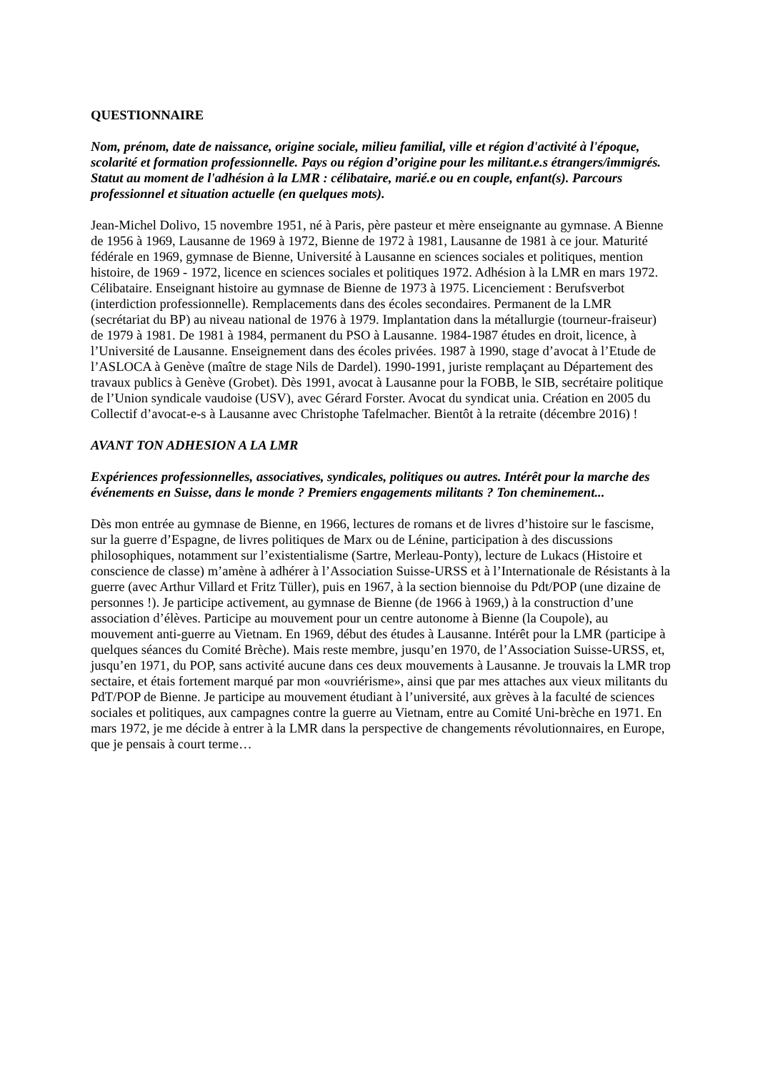QUESTIONNAIRE
Nom, prénom, date de naissance, origine sociale, milieu familial, ville et région d'activité à l'époque, scolarité et formation professionnelle. Pays ou région d’origine pour les militant.e.s étrangers/immigrés. Statut au moment de l'adhésion à la LMR : célibataire, marié.e ou en couple, enfant(s). Parcours professionnel et situation actuelle (en quelques mots).
Jean-Michel Dolivo, 15 novembre 1951, né à Paris, père pasteur et mère enseignante au gymnase. A Bienne de 1956 à 1969, Lausanne de 1969 à 1972, Bienne de 1972 à 1981, Lausanne de 1981 à ce jour. Maturité fédérale en 1969, gymnase de Bienne, Université à Lausanne en sciences sociales et politiques, mention histoire, de 1969 - 1972, licence en sciences sociales et politiques 1972. Adhésion à la LMR en mars 1972. Célibataire. Enseignant histoire au gymnase de Bienne de 1973 à 1975. Licenciement : Berufsverbot (interdiction professionnelle). Remplacements dans des écoles secondaires. Permanent de la LMR (secrétariat du BP) au niveau national de 1976 à 1979. Implantation dans la métallurgie (tourneur-fraiseur) de 1979 à 1981. De 1981 à 1984, permanent du PSO à Lausanne. 1984-1987 études en droit, licence, à l’Université de Lausanne. Enseignement dans des écoles privées. 1987 à 1990, stage d’avocat à l’Etude de l’ASLOCA à Genève (maître de stage Nils de Dardel). 1990-1991, juriste remplaçant au Département des travaux publics à Genève (Grobet). Dès 1991, avocat à Lausanne pour la FOBB, le SIB, secrétaire politique de l’Union syndicale vaudoise (USV), avec Gérard Forster. Avocat du syndicat unia. Création en 2005 du Collectif d’avocat-e-s à Lausanne avec Christophe Tafelmacher. Bientôt à la retraite (décembre 2016) !
AVANT TON ADHESION A LA LMR
Expériences professionnelles, associatives, syndicales, politiques ou autres. Intérêt pour la marche des événements en Suisse, dans le monde ? Premiers engagements militants ? Ton cheminement...
Dès mon entrée au gymnase de Bienne, en 1966, lectures de romans et de livres d’histoire sur le fascisme, sur la guerre d’Espagne, de livres politiques de Marx ou de Lénine, participation à des discussions philosophiques, notamment sur l’existentialisme (Sartre, Merleau-Ponty), lecture de Lukacs (Histoire et conscience de classe) m’amène à adhérer à l’Association Suisse-URSS et à l’Internationale de Résistants à la guerre (avec Arthur Villard et Fritz Tüller), puis en 1967, à la section biennoise du Pdt/POP (une dizaine de personnes !). Je participe activement, au gymnase de Bienne (de 1966 à 1969,) à la construction d’une association d’élèves. Participe au mouvement pour un centre autonome à Bienne (la Coupole), au mouvement anti-guerre au Vietnam. En 1969, début des études à Lausanne. Intérêt pour la LMR (participe à quelques séances du Comité Brèche). Mais reste membre, jusqu’en 1970, de l’Association Suisse-URSS, et, jusqu’en 1971, du POP, sans activité aucune dans ces deux mouvements à Lausanne. Je trouvais la LMR trop sectaire, et étais fortement marqué par mon «ouvriérisme», ainsi que par mes attaches aux vieux militants du PdT/POP de Bienne. Je participe au mouvement étudiant à l’université, aux grèves à la faculté de sciences sociales et politiques, aux campagnes contre la guerre au Vietnam, entre au Comité Uni-brèche en 1971. En mars 1972, je me décide à entrer à la LMR dans la perspective de changements révolutionnaires, en Europe, que je pensais à court terme…